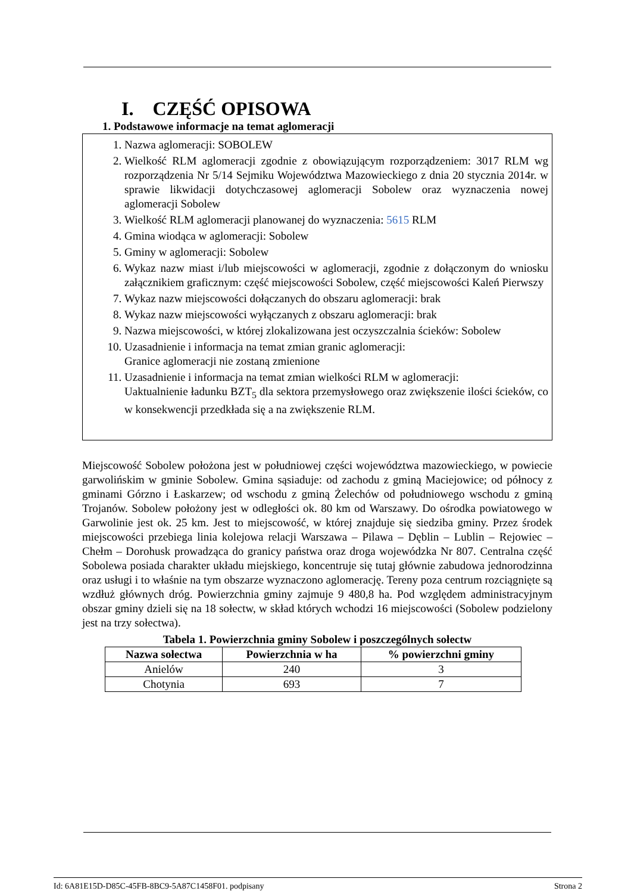I. CZĘŚĆ OPISOWA
1. Podstawowe informacje na temat aglomeracji
1. Nazwa aglomeracji: SOBOLEW
2. Wielkość RLM aglomeracji zgodnie z obowiązującym rozporządzeniem: 3017 RLM wg rozporządzenia Nr 5/14 Sejmiku Województwa Mazowieckiego z dnia 20 stycznia 2014r. w sprawie likwidacji dotychczasowej aglomeracji Sobolew oraz wyznaczenia nowej aglomeracji Sobolew
3. Wielkość RLM aglomeracji planowanej do wyznaczenia: 5615 RLM
4. Gmina wiodąca w aglomeracji: Sobolew
5. Gminy w aglomeracji: Sobolew
6. Wykaz nazw miast i/lub miejscowości w aglomeracji, zgodnie z dołączonym do wniosku załącznikiem graficznym: część miejscowości Sobolew, część miejscowości Kaleń Pierwszy
7. Wykaz nazw miejscowości dołączanych do obszaru aglomeracji: brak
8. Wykaz nazw miejscowości wyłączanych z obszaru aglomeracji: brak
9. Nazwa miejscowości, w której zlokalizowana jest oczyszczalnia ścieków: Sobolew
10. Uzasadnienie i informacja na temat zmian granic aglomeracji:
Granice aglomeracji nie zostaną zmienione
11. Uzasadnienie i informacja na temat zmian wielkości RLM w aglomeracji:
Uaktualnienie ładunku BZT<sub>5</sub> dla sektora przemysłowego oraz zwiększenie ilości ścieków, co w konsekwencji przedkłada się a na zwiększenie RLM.
Miejscowość Sobolew położona jest w południowej części województwa mazowieckiego, w powiecie garwolińskim w gminie Sobolew. Gmina sąsiaduje: od zachodu z gminą Maciejowice; od północy z gminami Górzno i Łaskarzew; od wschodu z gminą Żelechów od południowego wschodu z gminą Trojanów. Sobolew położony jest w odległości ok. 80 km od Warszawy. Do ośrodka powiatowego w Garwolinie jest ok. 25 km. Jest to miejscowość, w której znajduje się siedziba gminy. Przez środek miejscowości przebiega linia kolejowa relacji Warszawa – Pilawa – Dęblin – Lublin – Rejowiec – Chełm – Dorohusk prowadząca do granicy państwa oraz droga wojewódzka Nr 807. Centralna część Sobolewa posiada charakter układu miejskiego, koncentruje się tutaj głównie zabudowa jednorodzinna oraz usługi i to właśnie na tym obszarze wyznaczono aglomerację. Tereny poza centrum rozciągnięte są wzdłuż głównych dróg. Powierzchnia gminy zajmuje 9 480,8 ha. Pod względem administracyjnym obszar gminy dzieli się na 18 sołectw, w skład których wchodzi 16 miejscowości (Sobolew podzielony jest na trzy sołectwa).
Tabela 1. Powierzchnia gminy Sobolew i poszczególnych sołectw
| Nazwa sołectwa | Powierzchnia w ha | % powierzchni gminy |
| --- | --- | --- |
| Anielów | 240 | 3 |
| Chotynia | 693 | 7 |
Id: 6A81E15D-D85C-45FB-8BC9-5A87C1458F01. podpisany Strona 2